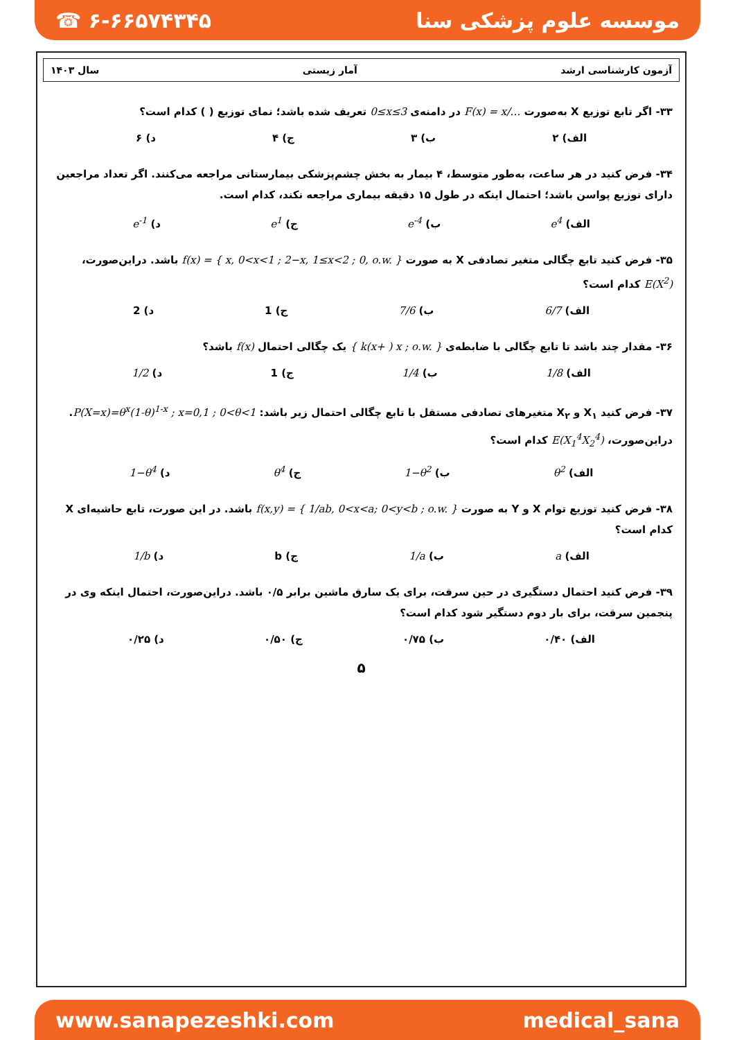☎ ۶-۶۶۵۷۴۳۴۵ موسسه علوم پزشکی سنا
آزمون کارشناسی ارشد آمار زیستی سال ۱۴۰۳
۳۳- اگر تابع توزیع X به‌صورت F(x) = x/… در دامنه‌ی 0≤x≤3 تعریف شده باشد؛ نمای توزیع ( ) کدام است؟
الف) ۲ ب) ۳ ج) ۴ د) ۶
۳۴- فرض کنید در هر ساعت، به‌طور متوسط، ۴ بیمار به بخش چشم‌پزشکی بیمارستانی مراجعه می‌کنند. اگر تعداد مراجعین دارای توزیع پواسن باشد؛ احتمال اینکه در طول ۱۵ دقیقه بیماری مراجعه نکند، کدام است.
الف) e<sup>4</sup> ب) e<sup>-4</sup> ج) e<sup>1</sup> د) e<sup>-1</sup>
۳۵- فرض کنید تابع چگالی متغیر تصادفی X به صورت f(x) = { x, 0<x<1 ; 2−x, 1≤x<2 ; 0, o.w. } باشد. دراین‌صورت، E(X<sup>2</sup>) کدام است؟
الف) 6/7 ب) 7/6 ج) 1 د) 2
۳۶- مقدار چند باشد تا تابع چگالی با ضابطه‌ی { k(x+ ) x ; o.w. } یک چگالی احتمال f(x) باشد؟
الف) 1/8 ب) 1/4 ج) 1 د) 1/2
۳۷- فرض کنید X<sub>۱</sub> و X<sub>۲</sub> متغیرهای تصادفی مستقل با تابع چگالی احتمال زیر باشد: P(X=x)=θ<sup>x</sup>(1-θ)<sup>1-x</sup> ; x=0,1 ; 0<θ<1. دراین‌صورت، E(X<sub>1</sub><sup>4</sup>X<sub>2</sub><sup>4</sup>) کدام است؟
الف) θ<sup>2</sup> ب) 1−θ<sup>2</sup> ج) θ<sup>4</sup> د) 1−θ<sup>4</sup>
۳۸- فرض کنید توزیع توام X و Y به صورت f(x,y) = { 1/ab, 0<x<a; 0<y<b ; o.w. } باشد. در این صورت، تابع حاشیه‌ای X کدام است؟
الف) a ب) 1/a ج) b د) 1/b
۳۹- فرض کنید احتمال دستگیری در حین سرقت، برای یک سارق ماشین برابر ۰/۵ باشد. دراین‌صورت، احتمال اینکه وی در پنجمین سرقت، برای بار دوم دستگیر شود کدام است؟
الف) ۰/۴۰ ب) ۰/۷۵ ج) ۰/۵۰ د) ۰/۲۵
۵
www.sanapezeshki.com medical_sana